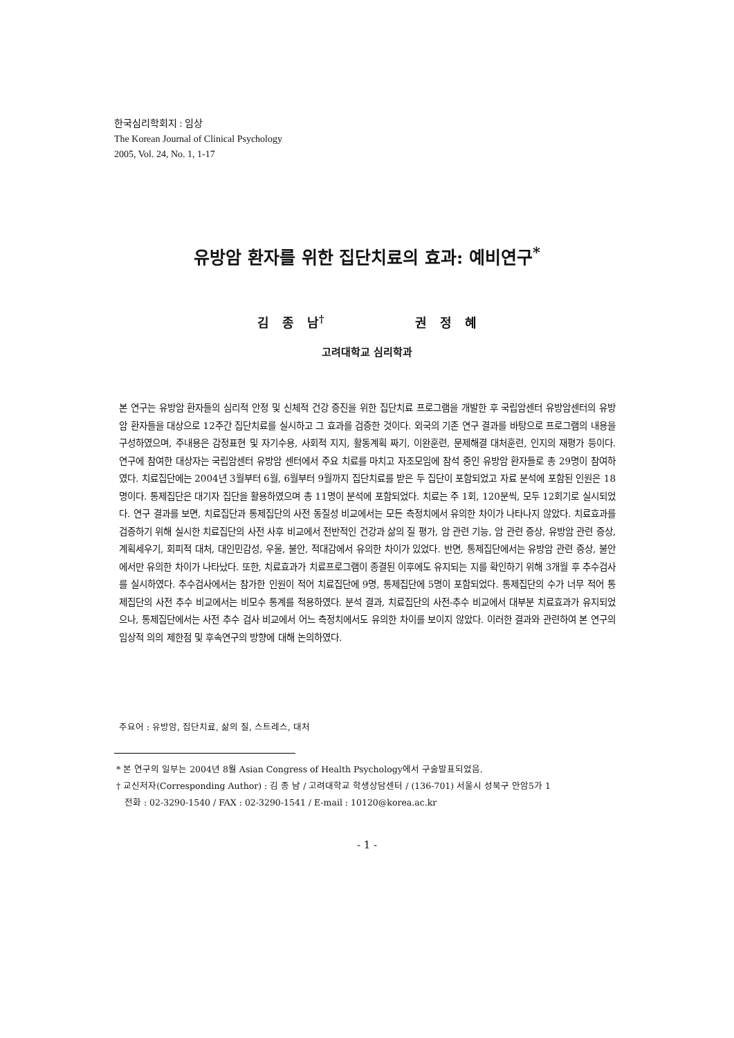한국심리학회지 : 임상
The Korean Journal of Clinical Psychology
2005, Vol. 24, No. 1, 1-17
유방암 환자를 위한 집단치료의 효과: 예비연구<sup>*</sup>
김 종 남<sup>†</sup> 권 정 혜
고려대학교 심리학과
본 연구는 유방암 환자들의 심리적 안정 및 신체적 건강 증진을 위한 집단치료 프로그램을 개발한 후 국립암센터 유방암센터의 유방암 환자들을 대상으로 12주간 집단치료를 실시하고 그 효과를 검증한 것이다. 외국의 기존 연구 결과를 바탕으로 프로그램의 내용을 구성하였으며, 주내용은 감정표현 및 자기수용, 사회적 지지, 활동계획 짜기, 이완훈련, 문제해결 대처훈련, 인지의 재평가 등이다. 연구에 참여한 대상자는 국립암센터 유방암 센터에서 주요 치료를 마치고 자조모임에 참석 중인 유방암 환자들로 총 29명이 참여하였다. 치료집단에는 2004년 3월부터 6월, 6월부터 9월까지 집단치료를 받은 두 집단이 포함되었고 자료 분석에 포함된 인원은 18명이다. 통제집단은 대기자 집단을 활용하였으며 총 11명이 분석에 포함되었다. 치료는 주 1회, 120분씩, 모두 12회기로 실시되었다. 연구 결과를 보면, 치료집단과 통제집단의 사전 동질성 비교에서는 모든 측정치에서 유의한 차이가 나타나지 않았다. 치료효과를 검증하기 위해 실시한 치료집단의 사전 사후 비교에서 전반적인 건강과 삶의 질 평가, 암 관련 기능, 암 관련 증상, 유방암 관련 증상, 계획세우기, 회피적 대처, 대인민감성, 우울, 불안, 적대감에서 유의한 차이가 있었다. 반면, 통제집단에서는 유방암 관련 증상, 불안에서만 유의한 차이가 나타났다. 또한, 치료효과가 치료프로그램이 종결된 이후에도 유지되는 지를 확인하기 위해 3개월 후 추수검사를 실시하였다. 추수검사에서는 참가한 인원이 적어 치료집단에 9명, 통제집단에 5명이 포함되었다. 통제집단의 수가 너무 적어 통제집단의 사전 추수 비교에서는 비모수 통계를 적용하였다. 분석 결과, 치료집단의 사전-추수 비교에서 대부분 치료효과가 유지되었으나, 통제집단에서는 사전 추수 검사 비교에서 어느 측정치에서도 유의한 차이를 보이지 않았다. 이러한 결과와 관련하여 본 연구의 임상적 의의 제한점 및 후속연구의 방향에 대해 논의하였다.
주요어 : 유방암, 집단치료, 삶의 질, 스트레스, 대처
* 본 연구의 일부는 2004년 8월 Asian Congress of Health Psychology에서 구술발표되었음.
† 교신저자(Corresponding Author) : 김 종 남 / 고려대학교 학생상담센터 / (136-701) 서울시 성북구 안암5가 1
전화 : 02-3290-1540 / FAX : 02-3290-1541 / E-mail : 10120@korea.ac.kr
- 1 -